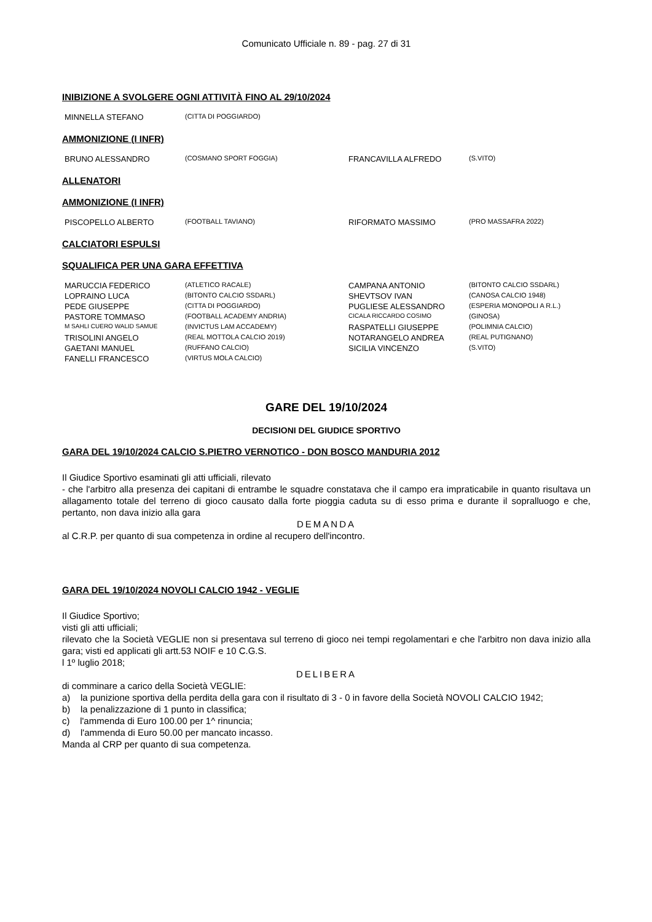Comunicato Ufficiale n. 89 - pag. 27 di 31
INIBIZIONE A SVOLGERE OGNI ATTIVITÀ FINO AL 29/10/2024
| MINNELLA STEFANO | (CITTA DI POGGIARDO) |
AMMONIZIONE (I INFR)
| BRUNO ALESSANDRO | (COSMANO SPORT FOGGIA) | FRANCAVILLA ALFREDO | (S.VITO) |
ALLENATORI
AMMONIZIONE (I INFR)
| PISCOPELLO ALBERTO | (FOOTBALL TAVIANO) | RIFORMATO MASSIMO | (PRO MASSAFRA 2022) |
CALCIATORI ESPULSI
SQUALIFICA PER UNA GARA EFFETTIVA
| MARUCCIA FEDERICO | (ATLETICO RACALE) | CAMPANA ANTONIO | (BITONTO CALCIO SSDARL) |
| LOPRAINO LUCA | (BITONTO CALCIO SSDARL) | SHEVTSOV IVAN | (CANOSA CALCIO 1948) |
| PEDE GIUSEPPE | (CITTA DI POGGIARDO) | PUGLIESE ALESSANDRO | (ESPERIA MONOPOLI A R.L.) |
| PASTORE TOMMASO | (FOOTBALL ACADEMY ANDRIA) | CICALA RICCARDO COSIMO | (GINOSA) |
| M SAHLI CUERO WALID SAMUE | (INVICTUS LAM ACCADEMY) | RASPATELLI GIUSEPPE | (POLIMNIA CALCIO) |
| TRISOLINI ANGELO | (REAL MOTTOLA CALCIO 2019) | NOTARANGELO ANDREA | (REAL PUTIGNANO) |
| GAETANI MANUEL | (RUFFANO CALCIO) | SICILIA VINCENZO | (S.VITO) |
| FANELLI FRANCESCO | (VIRTUS MOLA CALCIO) | | |
GARE DEL 19/10/2024
DECISIONI DEL GIUDICE SPORTIVO
GARA DEL 19/10/2024 CALCIO S.PIETRO VERNOTICO - DON BOSCO MANDURIA 2012
Il Giudice Sportivo esaminati gli atti ufficiali, rilevato
- che l'arbitro alla presenza dei capitani di entrambe le squadre constatava che il campo era impraticabile in quanto risultava un allagamento totale del terreno di gioco causato dalla forte pioggia caduta su di esso prima e durante il sopralluogo e che, pertanto, non dava inizio alla gara
DEMANDA
al C.R.P. per quanto di sua competenza in ordine al recupero dell'incontro.
GARA DEL 19/10/2024 NOVOLI CALCIO 1942 - VEGLIE
Il Giudice Sportivo;
visti gli atti ufficiali;
rilevato che la Società VEGLIE non si presentava sul terreno di gioco nei tempi regolamentari e che l'arbitro non dava inizio alla gara; visti ed applicati gli artt.53 NOIF e 10 C.G.S.
l 1º luglio 2018;
DELIBERA
di comminare a carico della Società VEGLIE:
a) la punizione sportiva della perdita della gara con il risultato di 3 - 0 in favore della Società NOVOLI CALCIO 1942;
b) la penalizzazione di 1 punto in classifica;
c) l'ammenda di Euro 100.00 per 1^ rinuncia;
d) l'ammenda di Euro 50.00 per mancato incasso.
Manda al CRP per quanto di sua competenza.